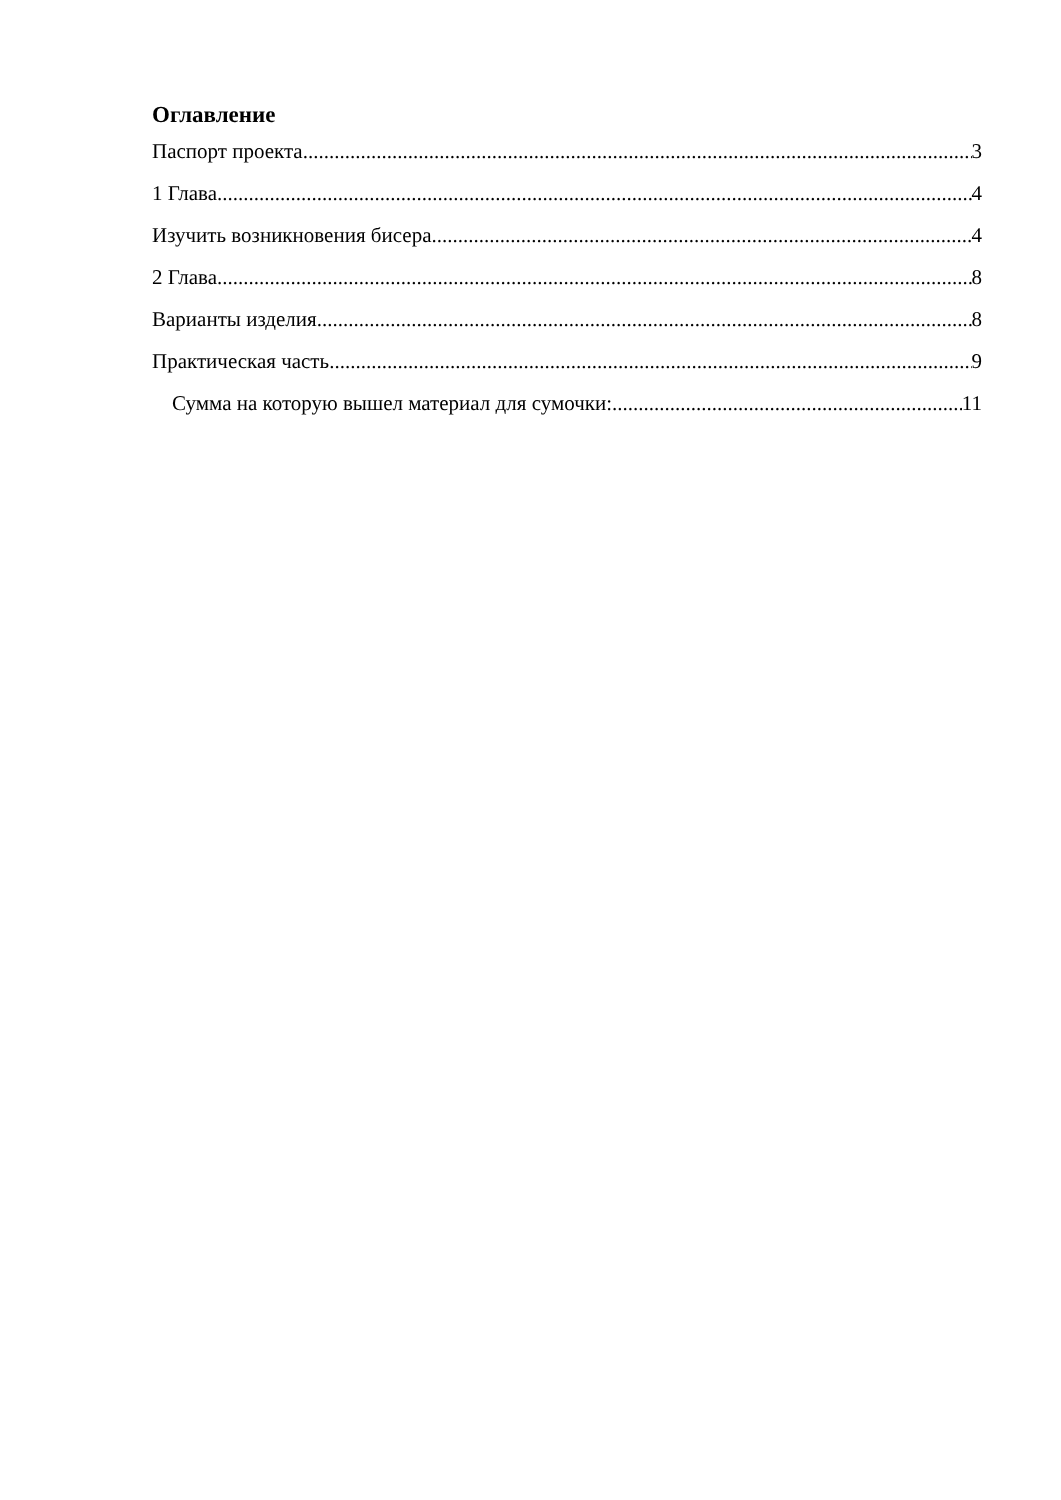Оглавление
Паспорт проекта 3
1 Глава 4
Изучить возникновения бисера 4
2 Глава 8
Варианты изделия 8
Практическая часть 9
Сумма на которую вышел материал для сумочки: 11